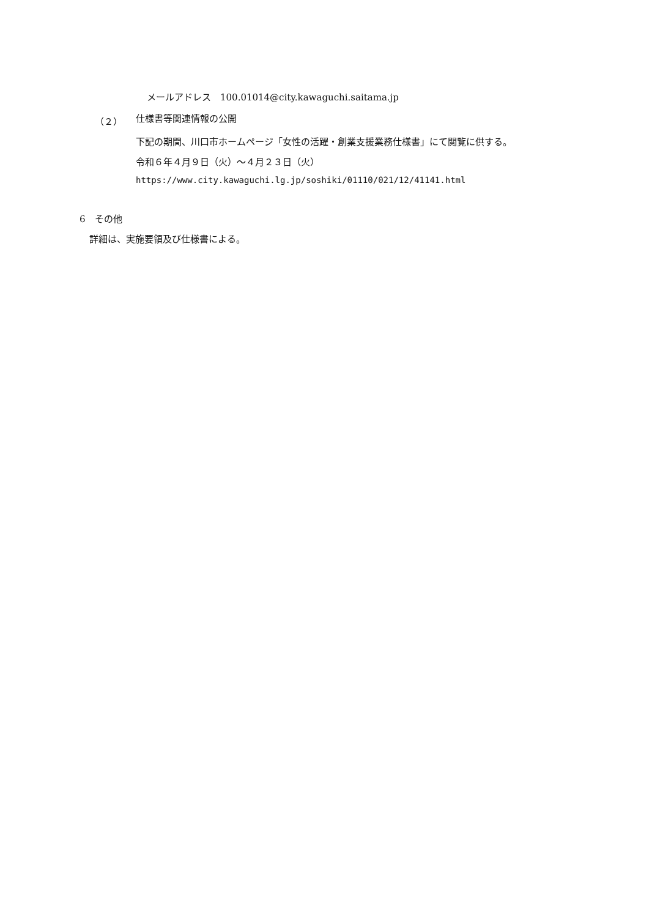メールアドレス　100.01014@city.kawaguchi.saitama.jp
（２） 仕様書等関連情報の公開
下記の期間、川口市ホームページ「女性の活躍・創業支援業務仕様書」にて閲覧に供する。
令和６年４月９日（火）～４月２３日（火）
https://www.city.kawaguchi.lg.jp/soshiki/01110/021/12/41141.html
6　その他
詳細は、実施要領及び仕様書による。